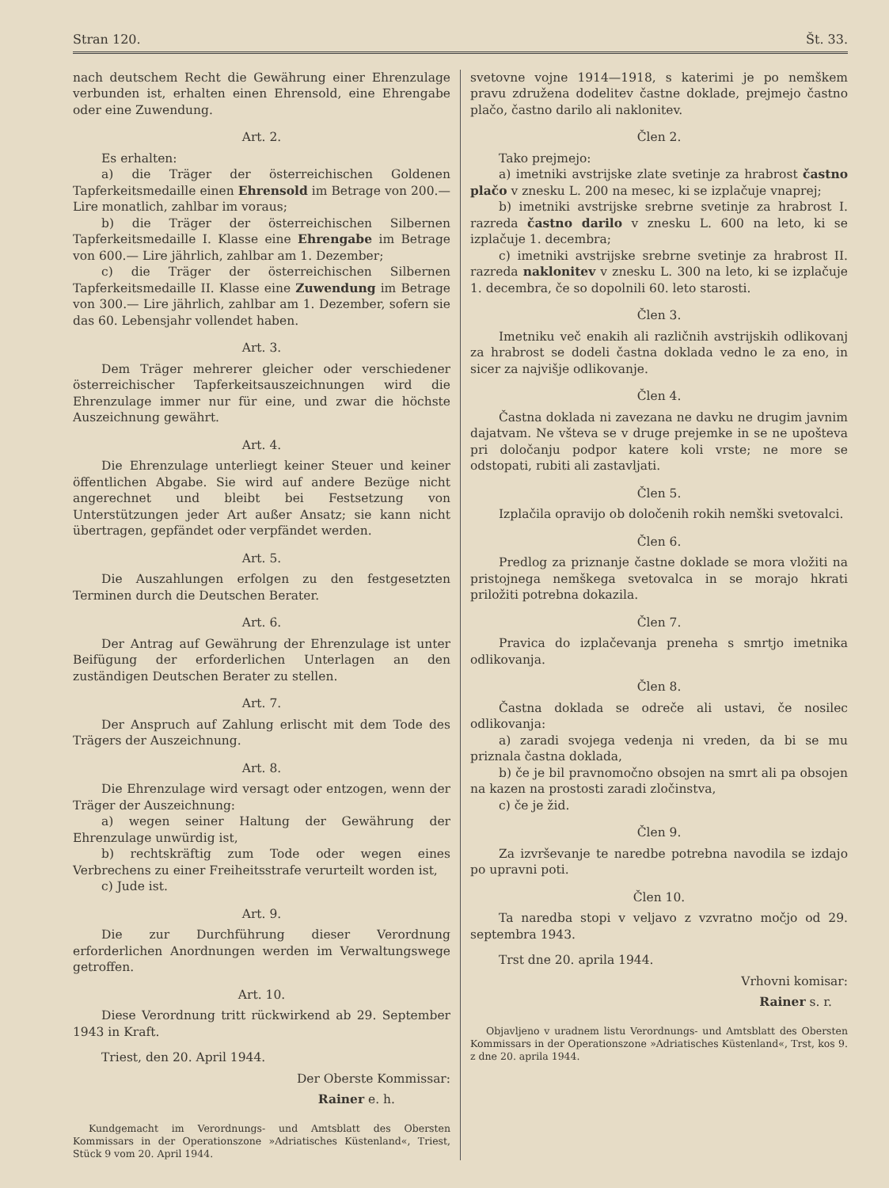Stran 120. Št. 33.
nach deutschem Recht die Gewährung einer Ehrenzulage verbunden ist, erhalten einen Ehrensold, eine Ehrengabe oder eine Zuwendung.
Art. 2.
Es erhalten:
a) die Träger der österreichischen Goldenen Tapferkeitsmedaille einen Ehrensold im Betrage von 200.— Lire monatlich, zahlbar im voraus;
b) die Träger der österreichischen Silbernen Tapferkeitsmedaille I. Klasse eine Ehrengabe im Betrage von 600.— Lire jährlich, zahlbar am 1. Dezember;
c) die Träger der österreichischen Silbernen Tapferkeitsmedaille II. Klasse eine Zuwendung im Betrage von 300.— Lire jährlich, zahlbar am 1. Dezember, sofern sie das 60. Lebensjahr vollendet haben.
Art. 3.
Dem Träger mehrerer gleicher oder verschiedener österreichischer Tapferkeitsauszeichnungen wird die Ehrenzulage immer nur für eine, und zwar die höchste Auszeichnung gewährt.
Art. 4.
Die Ehrenzulage unterliegt keiner Steuer und keiner öffentlichen Abgabe. Sie wird auf andere Bezüge nicht angerechnet und bleibt bei Festsetzung von Unterstützungen jeder Art außer Ansatz; sie kann nicht übertragen, gepfändet oder verpfändet werden.
Art. 5.
Die Auszahlungen erfolgen zu den festgesetzten Terminen durch die Deutschen Berater.
Art. 6.
Der Antrag auf Gewährung der Ehrenzulage ist unter Beifügung der erforderlichen Unterlagen an den zuständigen Deutschen Berater zu stellen.
Art. 7.
Der Anspruch auf Zahlung erlischt mit dem Tode des Trägers der Auszeichnung.
Art. 8.
Die Ehrenzulage wird versagt oder entzogen, wenn der Träger der Auszeichnung:
a) wegen seiner Haltung der Gewährung der Ehrenzulage unwürdig ist,
b) rechtskräftig zum Tode oder wegen eines Verbrechens zu einer Freiheitsstrafe verurteilt worden ist,
c) Jude ist.
Art. 9.
Die zur Durchführung dieser Verordnung erforderlichen Anordnungen werden im Verwaltungswege getroffen.
Art. 10.
Diese Verordnung tritt rückwirkend ab 29. September 1943 in Kraft.
Triest, den 20. April 1944.
Der Oberste Kommissar:
Rainer e. h.
Kundgemacht im Verordnungs- und Amtsblatt des Obersten Kommissars in der Operationszone »Adriatisches Küstenland«, Triest, Stück 9 vom 20. April 1944.
svetovne vojne 1914—1918, s katerimi je po nemškem pravu združena dodelitev častne doklade, prejmejo častno plačo, častno darilo ali naklonitev.
Člen 2.
Tako prejmejo:
a) imetniki avstrijske zlate svetinje za hrabrost častno plačo v znesku L. 200 na mesec, ki se izplačuje vnaprej;
b) imetniki avstrijske srebrne svetinje za hrabrost I. razreda častno darilo v znesku L. 600 na leto, ki se izplačuje 1. decembra;
c) imetniki avstrijske srebrne svetinje za hrabrost II. razreda naklonitev v znesku L. 300 na leto, ki se izplačuje 1. decembra, če so dopolnili 60. leto starosti.
Člen 3.
Imetniku več enakih ali različnih avstrijskih odlikovanj za hrabrost se dodeli častna doklada vedno le za eno, in sicer za najvišje odlikovanje.
Člen 4.
Častna doklada ni zavezana ne davku ne drugim javnim dajatvam. Ne všteva se v druge prejemke in se ne upošteva pri določanju podpor katere koli vrste; ne more se odstopati, rubiti ali zastavljati.
Člen 5.
Izplačila opravijo ob določenih rokih nemški svetovalci.
Člen 6.
Predlog za priznanje častne doklade se mora vložiti na pristojnega nemškega svetovalca in se morajo hkrati priložiti potrebna dokazila.
Člen 7.
Pravica do izplačevanja preneha s smrtjo imetnika odlikovanja.
Člen 8.
Častna doklada se odreče ali ustavi, če nosilec odlikovanja:
a) zaradi svojega vedenja ni vreden, da bi se mu priznala častna doklada,
b) če je bil pravnomočno obsojen na smrt ali pa obsojen na kazen na prostosti zaradi zločinstva,
c) če je žid.
Člen 9.
Za izvrševanje te naredbe potrebna navodila se izdajo po upravni poti.
Člen 10.
Ta naredba stopi v veljavo z vzvratno močjo od 29. septembra 1943.
Trst dne 20. aprila 1944.
Vrhovni komisar:
Rainer s. r.
Objavljeno v uradnem listu Verordnungs- und Amtsblatt des Obersten Kommissars in der Operationszone »Adriatisches Küstenland«, Trst, kos 9. z dne 20. aprila 1944.